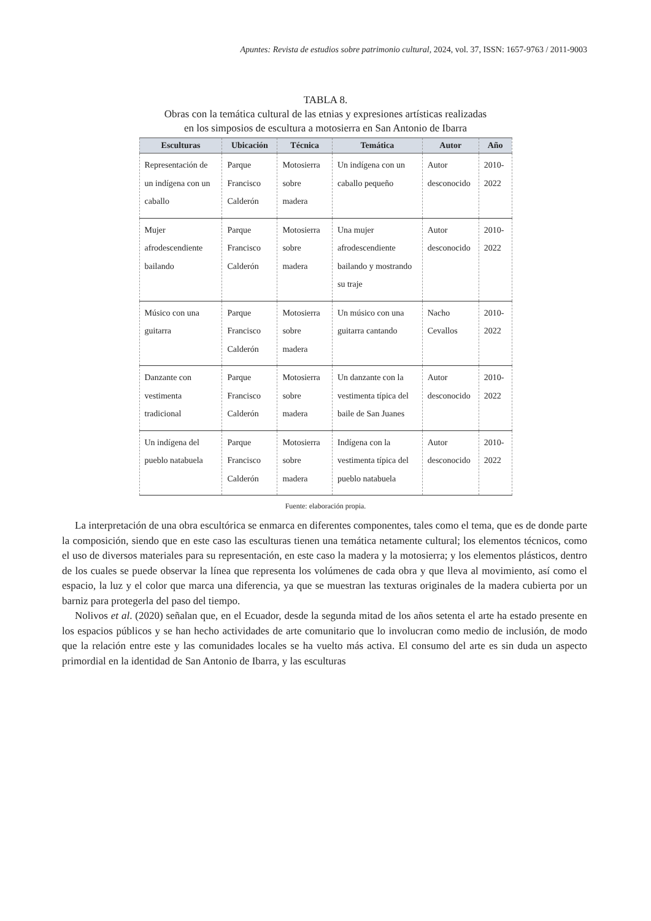Apuntes: Revista de estudios sobre patrimonio cultural, 2024, vol. 37, ISSN: 1657-9763 / 2011-9003
TABLA 8.
Obras con la temática cultural de las etnias y expresiones artísticas realizadas
en los simposios de escultura a motosierra en San Antonio de Ibarra
| Esculturas | Ubicación | Técnica | Temática | Autor | Año |
| --- | --- | --- | --- | --- | --- |
| Representación de un indígena con un caballo | Parque Francisco Calderón | Motosierra sobre madera | Un indígena con un caballo pequeño | Autor desconocido | 2010-2022 |
| Mujer afrodescendiente bailando | Parque Francisco Calderón | Motosierra sobre madera | Una mujer afrodescendiente bailando y mostrando su traje | Autor desconocido | 2010-2022 |
| Músico con una guitarra | Parque Francisco Calderón | Motosierra sobre madera | Un músico con una guitarra cantando | Nacho Cevallos | 2010-2022 |
| Danzante con vestimenta tradicional | Parque Francisco Calderón | Motosierra sobre madera | Un danzante con la vestimenta típica del baile de San Juanes | Autor desconocido | 2010-2022 |
| Un indígena del pueblo natabuela | Parque Francisco Calderón | Motosierra sobre madera | Indígena con la vestimenta típica del pueblo natabuela | Autor desconocido | 2010-2022 |
Fuente: elaboración propia.
La interpretación de una obra escultórica se enmarca en diferentes componentes, tales como el tema, que es de donde parte la composición, siendo que en este caso las esculturas tienen una temática netamente cultural; los elementos técnicos, como el uso de diversos materiales para su representación, en este caso la madera y la motosierra; y los elementos plásticos, dentro de los cuales se puede observar la línea que representa los volúmenes de cada obra y que lleva al movimiento, así como el espacio, la luz y el color que marca una diferencia, ya que se muestran las texturas originales de la madera cubierta por un barniz para protegerla del paso del tiempo.
Nolivos et al. (2020) señalan que, en el Ecuador, desde la segunda mitad de los años setenta el arte ha estado presente en los espacios públicos y se han hecho actividades de arte comunitario que lo involucran como medio de inclusión, de modo que la relación entre este y las comunidades locales se ha vuelto más activa. El consumo del arte es sin duda un aspecto primordial en la identidad de San Antonio de Ibarra, y las esculturas